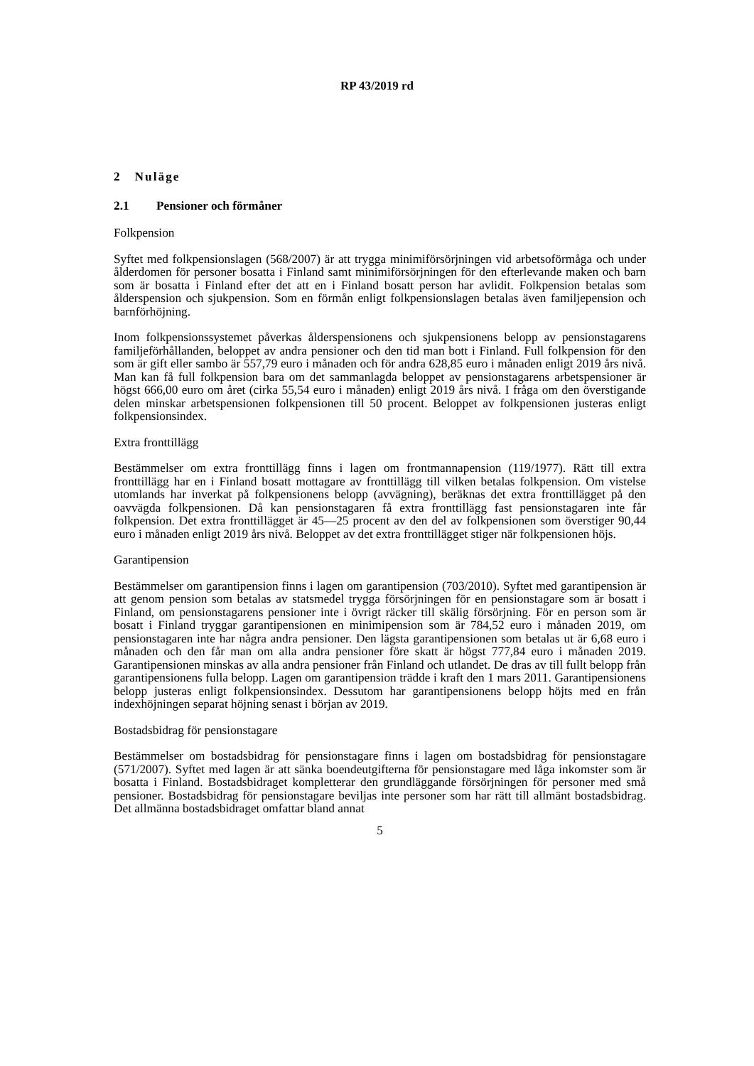RP 43/2019 rd
2 Nuläge
2.1 Pensioner och förmåner
Folkpension
Syftet med folkpensionslagen (568/2007) är att trygga minimiförsörjningen vid arbetsoförmåga och under ålderdomen för personer bosatta i Finland samt minimiförsörjningen för den efterlevande maken och barn som är bosatta i Finland efter det att en i Finland bosatt person har avlidit. Folkpension betalas som ålderspension och sjukpension. Som en förmån enligt folkpensionslagen betalas även familjepension och barnförhöjning.
Inom folkpensionssystemet påverkas ålderspensionens och sjukpensionens belopp av pensionstagarens familjeförhållanden, beloppet av andra pensioner och den tid man bott i Finland. Full folkpension för den som är gift eller sambo är 557,79 euro i månaden och för andra 628,85 euro i månaden enligt 2019 års nivå. Man kan få full folkpension bara om det sammanlagda beloppet av pensionstagarens arbetspensioner är högst 666,00 euro om året (cirka 55,54 euro i månaden) enligt 2019 års nivå. I fråga om den överstigande delen minskar arbetspensionen folkpensionen till 50 procent. Beloppet av folkpensionen justeras enligt folkpensionsindex.
Extra fronttillägg
Bestämmelser om extra fronttillägg finns i lagen om frontmannapension (119/1977). Rätt till extra fronttillägg har en i Finland bosatt mottagare av fronttillägg till vilken betalas folkpension. Om vistelse utomlands har inverkat på folkpensionens belopp (avvägning), beräknas det extra fronttillägget på den oavvägda folkpensionen. Då kan pensionstagaren få extra fronttillägg fast pensionstagaren inte får folkpension. Det extra fronttillägget är 45—25 procent av den del av folkpensionen som överstiger 90,44 euro i månaden enligt 2019 års nivå. Beloppet av det extra fronttillägget stiger när folkpensionen höjs.
Garantipension
Bestämmelser om garantipension finns i lagen om garantipension (703/2010). Syftet med garantipension är att genom pension som betalas av statsmedel trygga försörjningen för en pensionstagare som är bosatt i Finland, om pensionstagarens pensioner inte i övrigt räcker till skälig försörjning. För en person som är bosatt i Finland tryggar garantipensionen en minimipension som är 784,52 euro i månaden 2019, om pensionstagaren inte har några andra pensioner. Den lägsta garantipensionen som betalas ut är 6,68 euro i månaden och den får man om alla andra pensioner före skatt är högst 777,84 euro i månaden 2019. Garantipensionen minskas av alla andra pensioner från Finland och utlandet. De dras av till fullt belopp från garantipensionens fulla belopp. Lagen om garantipension trädde i kraft den 1 mars 2011. Garantipensionens belopp justeras enligt folkpensionsindex. Dessutom har garantipensionens belopp höjts med en från indexhöjningen separat höjning senast i början av 2019.
Bostadsbidrag för pensionstagare
Bestämmelser om bostadsbidrag för pensionstagare finns i lagen om bostadsbidrag för pensionstagare (571/2007). Syftet med lagen är att sänka boendeutgifterna för pensionstagare med låga inkomster som är bosatta i Finland. Bostadsbidraget kompletterar den grundläggande försörjningen för personer med små pensioner. Bostadsbidrag för pensionstagare beviljas inte personer som har rätt till allmänt bostadsbidrag. Det allmänna bostadsbidraget omfattar bland annat
5